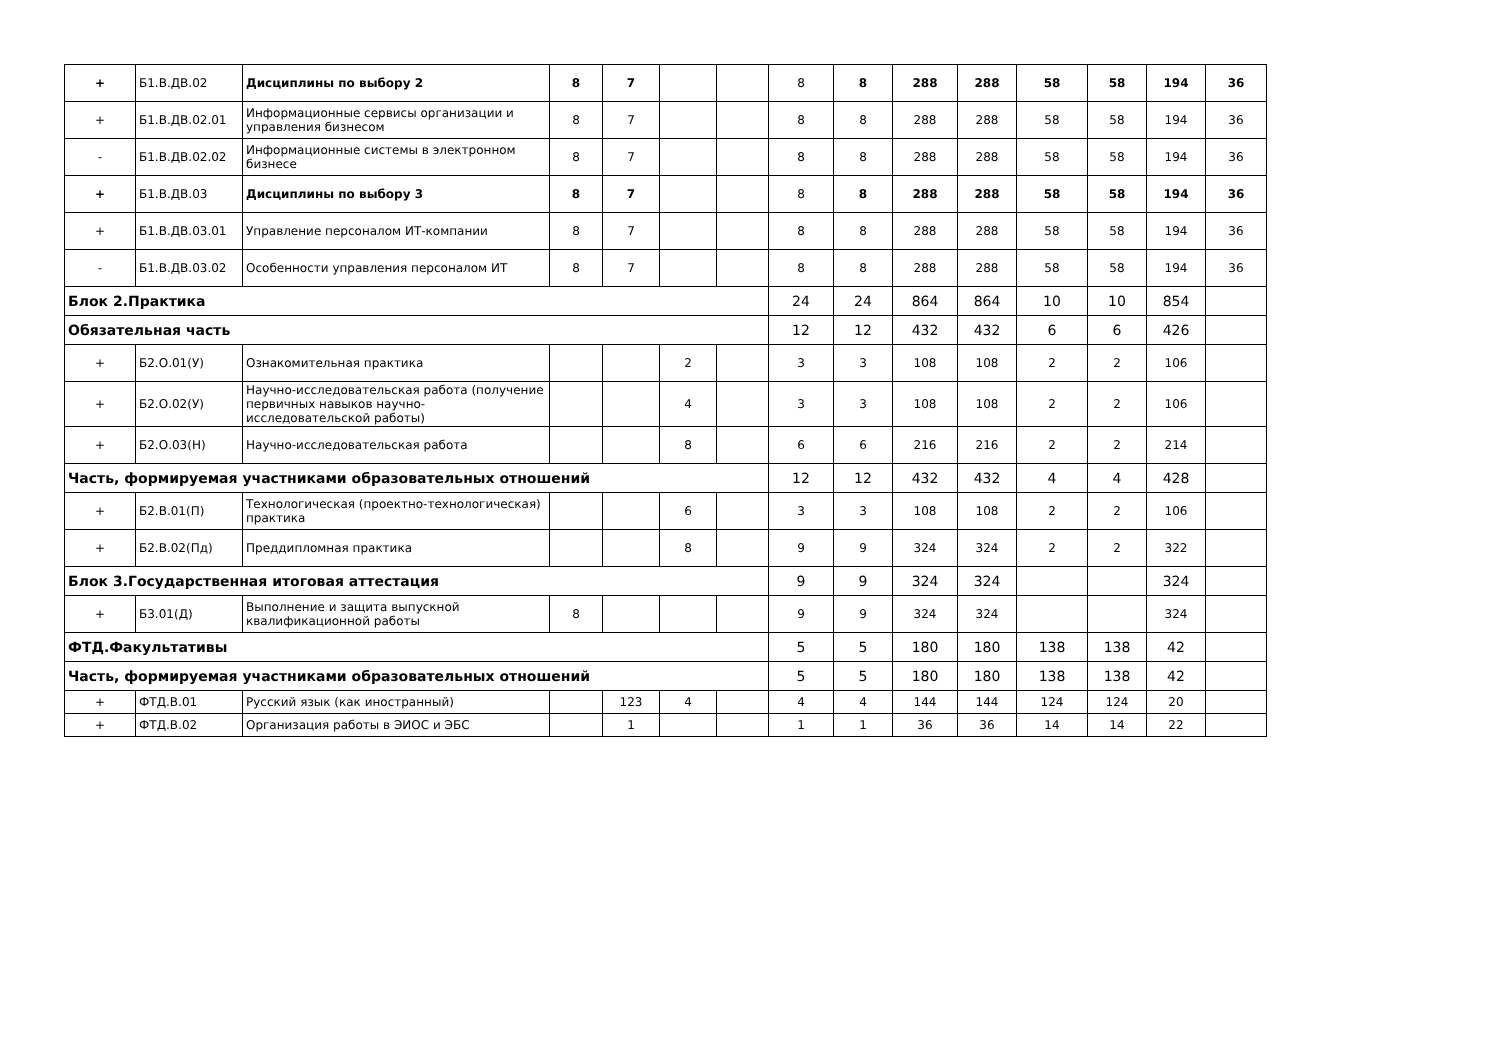| + | Б1.В.ДВ.02 | Дисциплины по выбору 2 | 8 | 7 | | | 8 | 8 | 288 | 288 | 58 | 58 | 194 | 36 |
| + | Б1.В.ДВ.02.01 | Информационные сервисы организации и управления бизнесом | 8 | 7 | | | 8 | 8 | 288 | 288 | 58 | 58 | 194 | 36 |
| - | Б1.В.ДВ.02.02 | Информационные системы в электронном бизнесе | 8 | 7 | | | 8 | 8 | 288 | 288 | 58 | 58 | 194 | 36 |
| + | Б1.В.ДВ.03 | Дисциплины по выбору 3 | 8 | 7 | | | 8 | 8 | 288 | 288 | 58 | 58 | 194 | 36 |
| + | Б1.В.ДВ.03.01 | Управление персоналом ИТ-компании | 8 | 7 | | | 8 | 8 | 288 | 288 | 58 | 58 | 194 | 36 |
| - | Б1.В.ДВ.03.02 | Особенности управления персоналом ИТ | 8 | 7 | | | 8 | 8 | 288 | 288 | 58 | 58 | 194 | 36 |
| Блок 2.Практика | | | | | | | 24 | 24 | 864 | 864 | 10 | 10 | 854 | |
| Обязательная часть | | | | | | | 12 | 12 | 432 | 432 | 6 | 6 | 426 | |
| + | Б2.О.01(У) | Ознакомительная практика | | | 2 | | 3 | 3 | 108 | 108 | 2 | 2 | 106 | |
| + | Б2.О.02(У) | Научно-исследовательская работа (получение первичных навыков научно-исследовательской работы) | | | 4 | | 3 | 3 | 108 | 108 | 2 | 2 | 106 | |
| + | Б2.О.03(Н) | Научно-исследовательская работа | | | 8 | | 6 | 6 | 216 | 216 | 2 | 2 | 214 | |
| Часть, формируемая участниками образовательных отношений | | | | | | | 12 | 12 | 432 | 432 | 4 | 4 | 428 | |
| + | Б2.В.01(П) | Технологическая (проектно-технологическая) практика | | | 6 | | 3 | 3 | 108 | 108 | 2 | 2 | 106 | |
| + | Б2.В.02(Пд) | Преддипломная практика | | | 8 | | 9 | 9 | 324 | 324 | 2 | 2 | 322 | |
| Блок 3.Государственная итоговая аттестация | | | | | | | 9 | 9 | 324 | 324 | | | 324 | |
| + | Б3.01(Д) | Выполнение и защита выпускной квалификационной работы | 8 | | | | 9 | 9 | 324 | 324 | | | 324 | |
| ФТД.Факультативы | | | | | | | 5 | 5 | 180 | 180 | 138 | 138 | 42 | |
| Часть, формируемая участниками образовательных отношений | | | | | | | 5 | 5 | 180 | 180 | 138 | 138 | 42 | |
| + | ФТД.В.01 | Русский язык (как иностранный) | | 123 | 4 | | 4 | 4 | 144 | 144 | 124 | 124 | 20 | |
| + | ФТД.В.02 | Организация работы в ЭИОС и ЭБС | | 1 | | | 1 | 1 | 36 | 36 | 14 | 14 | 22 | |